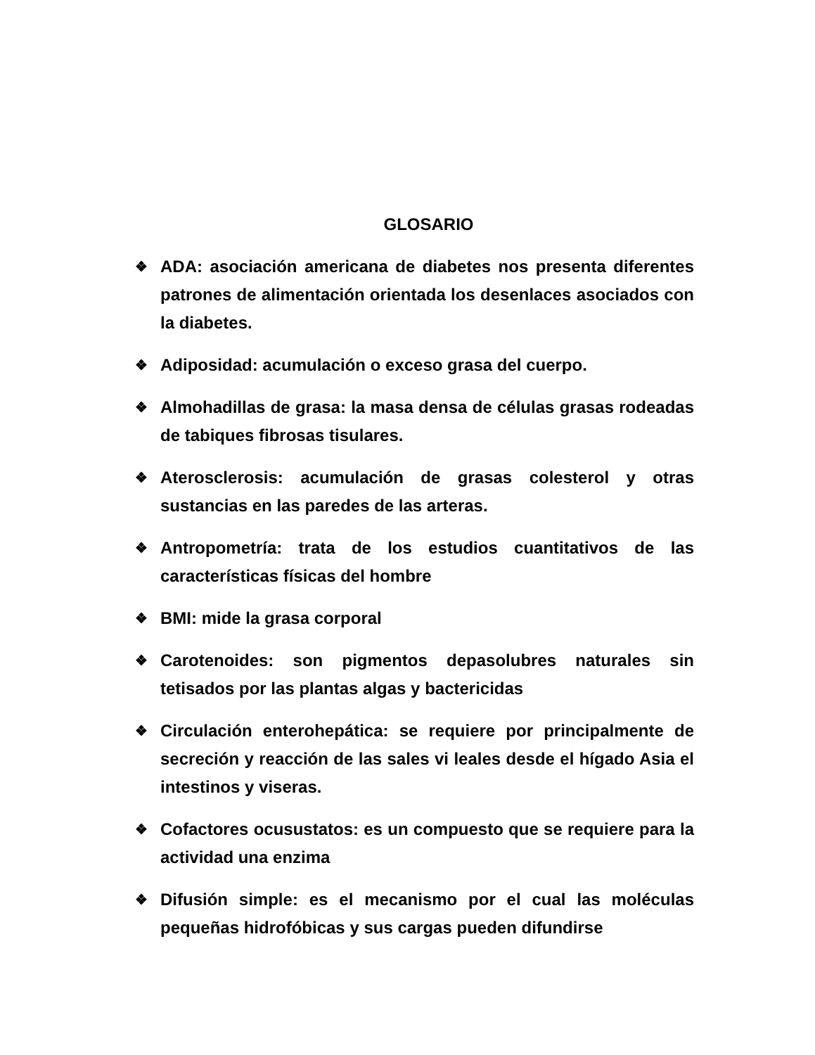GLOSARIO
❖ ADA: asociación americana de diabetes nos presenta diferentes patrones de alimentación orientada los desenlaces asociados con la diabetes.
❖ Adiposidad: acumulación o exceso grasa del cuerpo.
❖ Almohadillas de grasa: la masa densa de células grasas rodeadas de tabiques fibrosas tisulares.
❖ Aterosclerosis: acumulación de grasas colesterol y otras sustancias en las paredes de las arteras.
❖ Antropometría: trata de los estudios cuantitativos de las características físicas del hombre
❖ BMI: mide la grasa corporal
❖ Carotenoides: son pigmentos depasolubres naturales sin tetisados por las plantas algas y bactericidas
❖ Circulación enterohepática: se requiere por principalmente de secreción y reacción de las sales vi leales desde el hígado Asia el intestinos y viseras.
❖ Cofactores ocusustatos: es un compuesto que se requiere para la actividad una enzima
❖ Difusión simple: es el mecanismo por el cual las moléculas pequeñas hidrofóbicas y sus cargas pueden difundirse